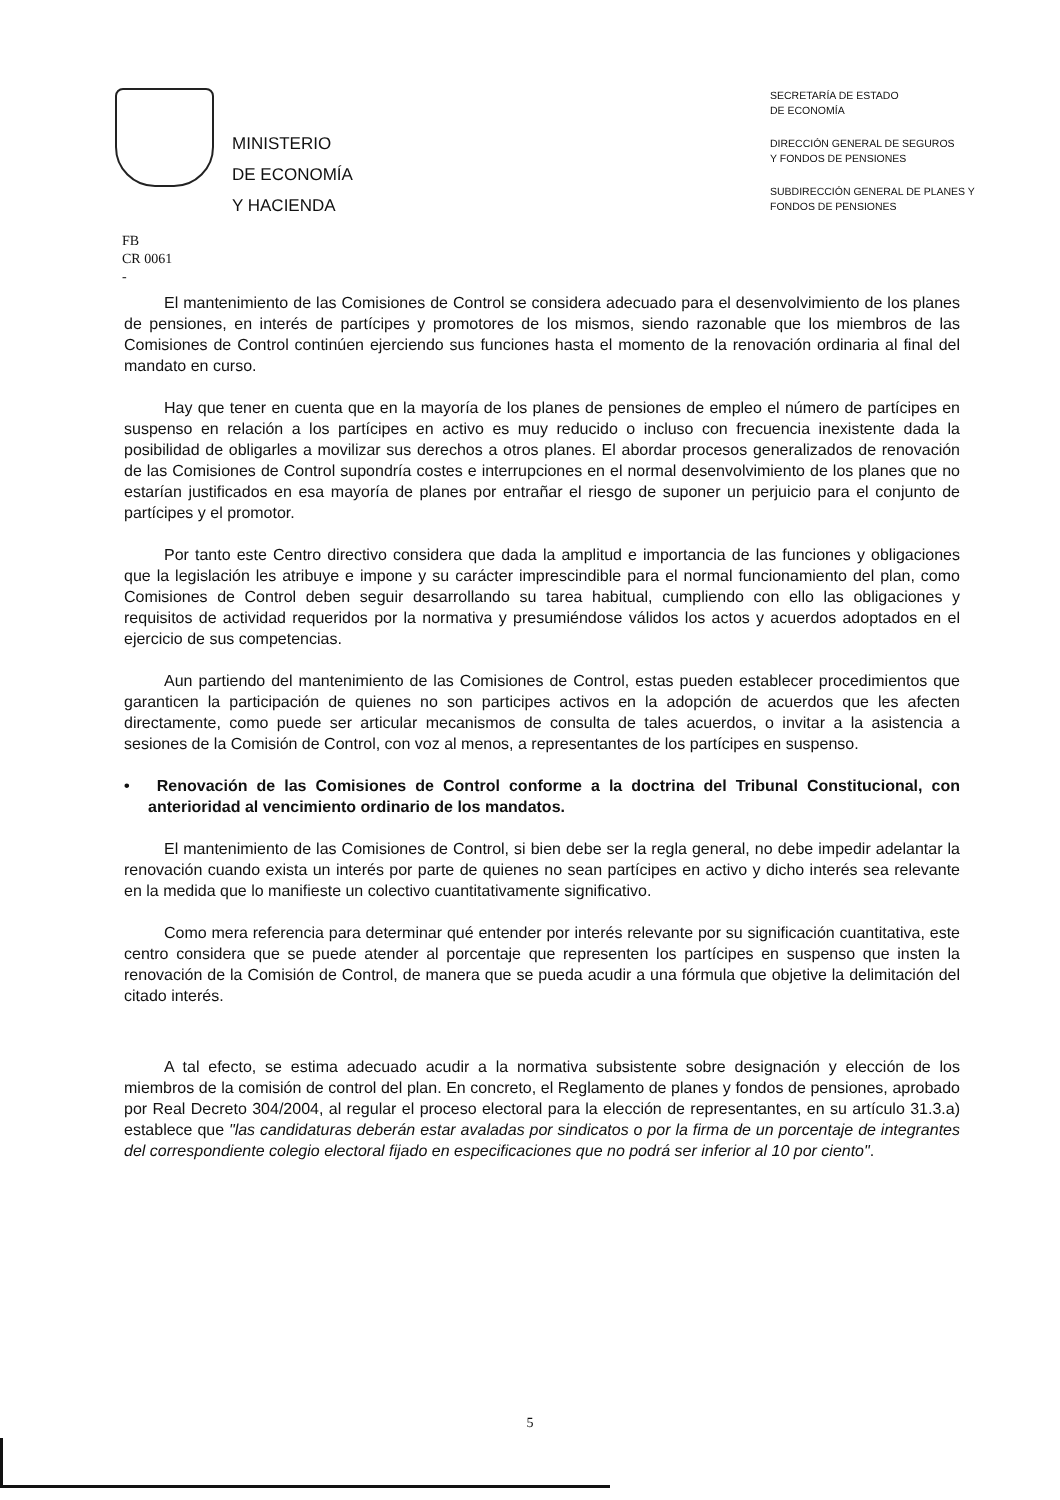MINISTERIO
DE ECONOMÍA
Y HACIENDA
SECRETARÍA DE ESTADO
DE ECONOMÍA
DIRECCIÓN GENERAL DE SEGUROS
Y FONDOS DE PENSIONES
SUBDIRECCIÓN GENERAL DE PLANES Y
FONDOS DE PENSIONES
FB
CR 0061
-
El mantenimiento de las Comisiones de Control se considera adecuado para el desenvolvimiento de los planes de pensiones, en interés de partícipes y promotores de los mismos, siendo razonable que los miembros de las Comisiones de Control continúen ejerciendo sus funciones hasta el momento de la renovación ordinaria al final del mandato en curso.
Hay que tener en cuenta que en la mayoría de los planes de pensiones de empleo el número de partícipes en suspenso en relación a los partícipes en activo es muy reducido o incluso con frecuencia inexistente dada la posibilidad de obligarles a movilizar sus derechos a otros planes. El abordar procesos generalizados de renovación de las Comisiones de Control supondría costes e interrupciones en el normal desenvolvimiento de los planes que no estarían justificados en esa mayoría de planes por entrañar el riesgo de suponer un perjuicio para el conjunto de partícipes y el promotor.
Por tanto este Centro directivo considera que dada la amplitud e importancia de las funciones y obligaciones que la legislación les atribuye e impone y su carácter imprescindible para el normal funcionamiento del plan, como Comisiones de Control deben seguir desarrollando su tarea habitual, cumpliendo con ello las obligaciones y requisitos de actividad requeridos por la normativa y presumiéndose válidos los actos y acuerdos adoptados en el ejercicio de sus competencias.
Aun partiendo del mantenimiento de las Comisiones de Control, estas pueden establecer procedimientos que garanticen la participación de quienes no son participes activos en la adopción de acuerdos que les afecten directamente, como puede ser articular mecanismos de consulta de tales acuerdos, o invitar a la asistencia a sesiones de la Comisión de Control, con voz al menos, a representantes de los partícipes en suspenso.
• Renovación de las Comisiones de Control conforme a la doctrina del Tribunal Constitucional, con anterioridad al vencimiento ordinario de los mandatos.
El mantenimiento de las Comisiones de Control, si bien debe ser la regla general, no debe impedir adelantar la renovación cuando exista un interés por parte de quienes no sean partícipes en activo y dicho interés sea relevante en la medida que lo manifieste un colectivo cuantitativamente significativo.
Como mera referencia para determinar qué entender por interés relevante por su significación cuantitativa, este centro considera que se puede atender al porcentaje que representen los partícipes en suspenso que insten la renovación de la Comisión de Control, de manera que se pueda acudir a una fórmula que objetive la delimitación del citado interés.
A tal efecto, se estima adecuado acudir a la normativa subsistente sobre designación y elección de los miembros de la comisión de control del plan. En concreto, el Reglamento de planes y fondos de pensiones, aprobado por Real Decreto 304/2004, al regular el proceso electoral para la elección de representantes, en su artículo 31.3.a) establece que "las candidaturas deberán estar avaladas por sindicatos o por la firma de un porcentaje de integrantes del correspondiente colegio electoral fijado en especificaciones que no podrá ser inferior al 10 por ciento".
5